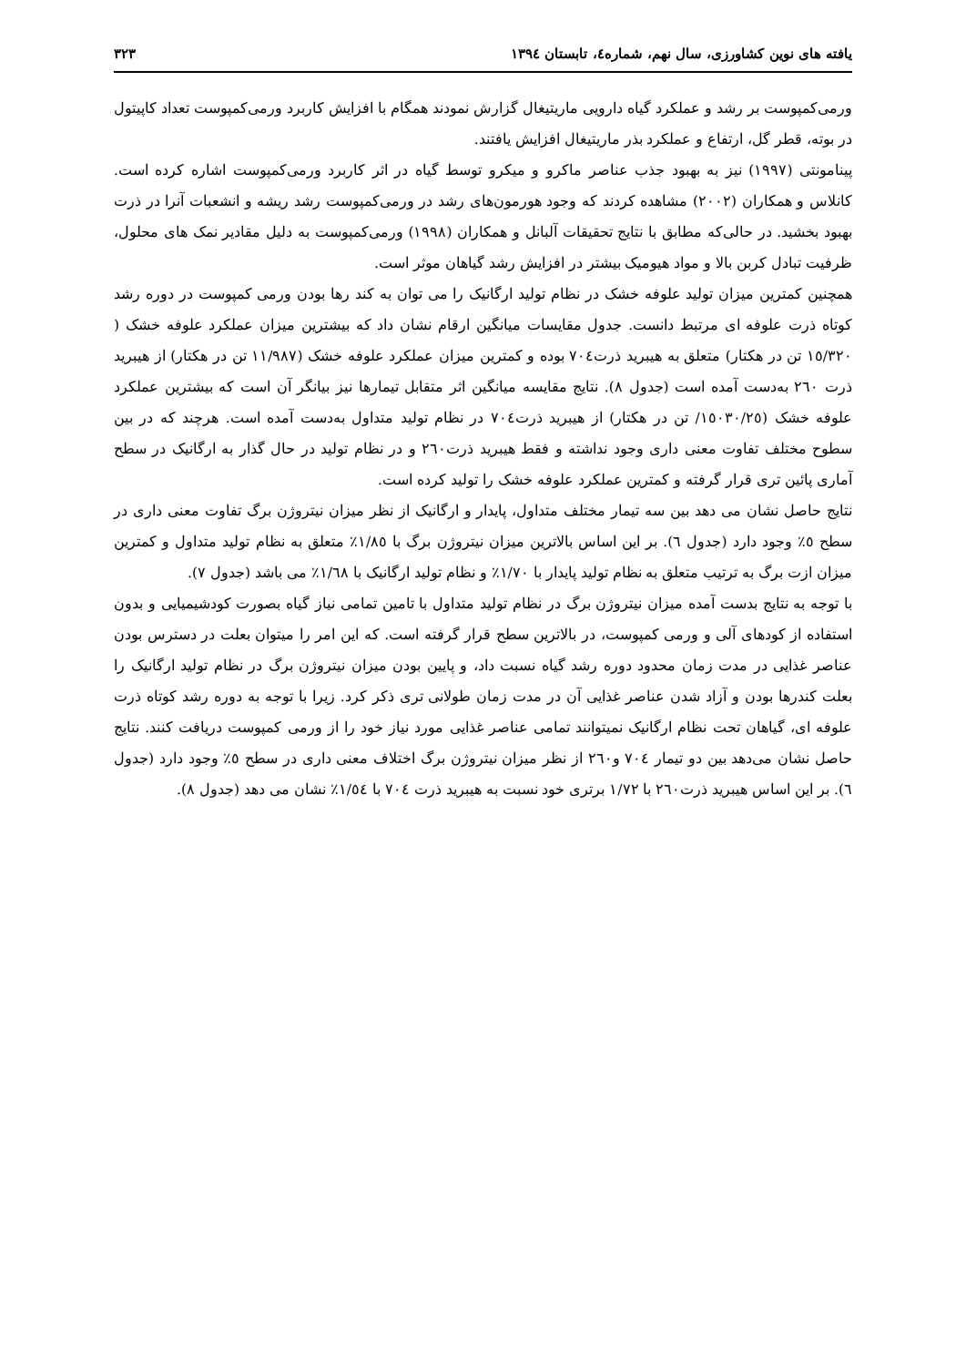یافته های نوین کشاورزی، سال نهم، شماره٤، تابستان ١٣٩٤ ٣٢٣
ورمی‌کمپوست بر رشد و عملکرد گیاه دارویی ماریتیغال گزارش نمودند همگام با افزایش کاربرد ورمی‌کمپوست تعداد کاپیتول در بوته، قطر گل، ارتفاع و عملکرد بذر ماریتیغال افزایش یافتند.
پینامونتی (١٩٩٧) نیز به بهبود جذب عناصر ماکرو و میکرو توسط گیاه در اثر کاربرد ورمی‌کمپوست اشاره کرده است. کانلاس و همکاران (٢٠٠٢) مشاهده کردند که وجود هورمون‌های رشد در ورمی‌کمپوست رشد ریشه و انشعبات آنرا در ذرت بهبود بخشید. در حالی‌که مطابق با نتایج تحقیقات آلبانل و همکاران (١٩٩٨) ورمی‌کمپوست به دلیل مقادیر نمک های محلول، ظرفیت تبادل کربن بالا و مواد هیومیک بیشتر در افزایش رشد گیاهان موثر است.
همچنین کمترین میزان تولید علوفه خشک در نظام تولید ارگانیک را می توان به کند رها بودن ورمی کمپوست در دوره رشد کوتاه ذرت علوفه ای مرتبط دانست. جدول مقایسات میانگین ارقام نشان داد که بیشترین میزان عملکرد علوفه خشک ( ١٥/٣٢٠ تن در هکتار) متعلق به هیبرید ذرت٧٠٤ بوده و کمترین میزان عملکرد علوفه خشک (١١/٩٨٧ تن در هکتار) از هیبرید ذرت ٢٦٠ به‌دست آمده است (جدول ٨). نتایج مقایسه میانگین اثر متقابل تیمارها نیز بیانگر آن است که بیشترین عملکرد علوفه خشک (١٥٠٣٠/٢٥/ تن در هکتار) از هیبرید ذرت٧٠٤ در نظام تولید متداول به‌دست آمده است. هرچند که در بین سطوح مختلف تفاوت معنی داری وجود نداشته و فقط هیبرید ذرت٢٦٠ و در نظام تولید در حال گذار به ارگانیک در سطح آماری پائین تری قرار گرفته و کمترین عملکرد علوفه خشک را تولید کرده است.
نتایج حاصل نشان می دهد بین سه تیمار مختلف متداول، پایدار و ارگانیک از نظر میزان نیتروژن برگ تفاوت معنی داری در سطح ٥٪ وجود دارد (جدول ٦). بر این اساس بالاترین میزان نیتروژن برگ با ١/٨٥٪ متعلق به نظام تولید متداول و کمترین میزان ازت برگ به ترتیب متعلق به نظام تولید پایدار با ١/٧٠٪ و نظام تولید ارگانیک با ١/٦٨٪ می باشد (جدول ٧).
با توجه به نتایج بدست آمده میزان نیتروژن برگ در نظام تولید متداول با تامین تمامی نیاز گیاه بصورت کودشیمیایی و بدون استفاده از کودهای آلی و ورمی کمپوست، در بالاترین سطح قرار گرفته است. که این امر را میتوان بعلت در دسترس بودن عناصر غذایی در مدت زمان محدود دوره رشد گیاه نسبت داد، و پایین بودن میزان نیتروژن برگ در نظام تولید ارگانیک را بعلت کندرها بودن و آزاد شدن عناصر غذایی آن در مدت زمان طولانی تری ذکر کرد. زیرا با توجه به دوره رشد کوتاه ذرت علوفه ای، گیاهان تحت نظام ارگانیک نمیتوانند تمامی عناصر غذایی مورد نیاز خود را از ورمی کمپوست دریافت کنند. نتایج حاصل نشان می‌دهد بین دو تیمار ٧٠٤ و٢٦٠ از نظر میزان نیتروژن برگ اختلاف معنی داری در سطح ٥٪ وجود دارد (جدول ٦). بر این اساس هیبرید ذرت٢٦٠ با ١/٧٢ برتری خود نسبت به هیبرید ذرت ٧٠٤ با ١/٥٤٪ نشان می دهد (جدول ٨).